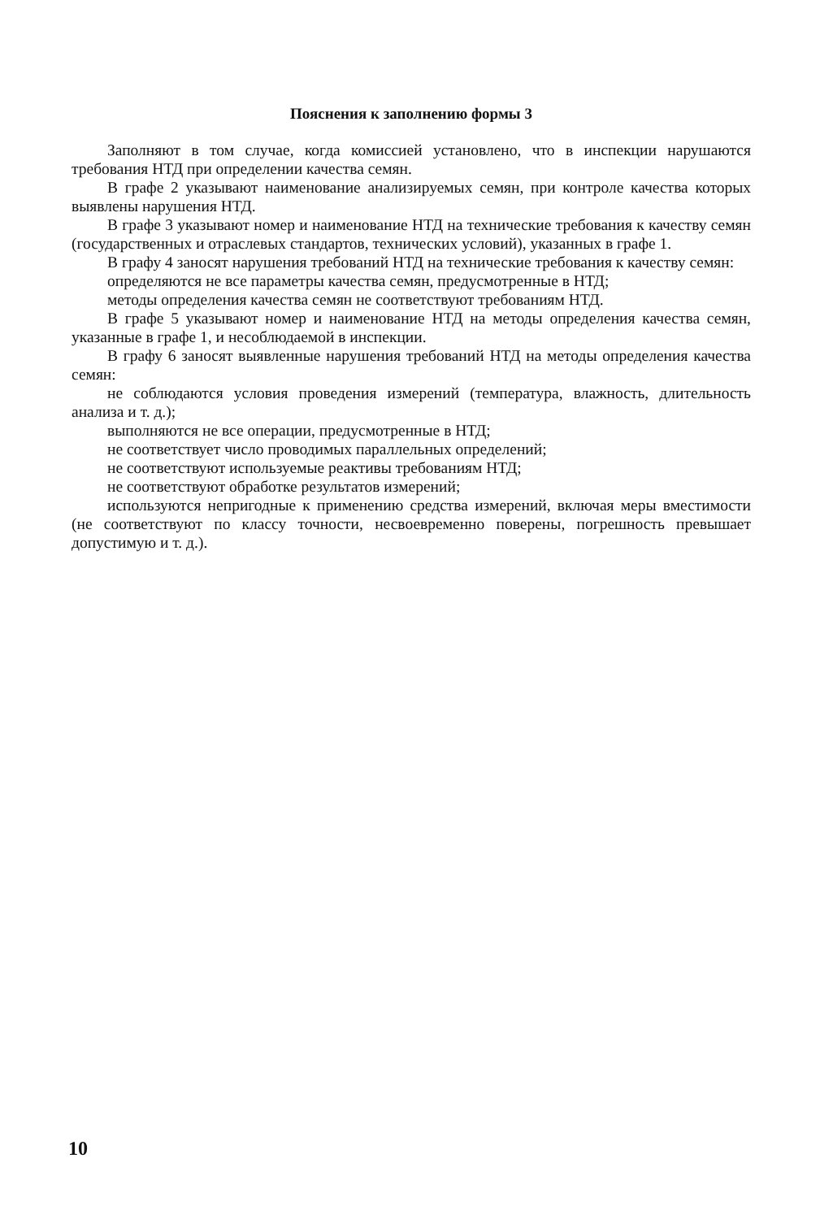Пояснения к заполнению формы 3
Заполняют в том случае, когда комиссией установлено, что в инспекции нарушаются требования НТД при определении качества семян.
В графе 2 указывают наименование анализируемых семян, при контроле качества которых выявлены нарушения НТД.
В графе 3 указывают номер и наименование НТД на технические требования к качеству семян (государственных и отраслевых стандартов, технических условий), указанных в графе 1.
В графу 4 заносят нарушения требований НТД на технические требования к качеству семян:
определяются не все параметры качества семян, предусмотренные в НТД;
методы определения качества семян не соответствуют требованиям НТД.
В графе 5 указывают номер и наименование НТД на методы определения качества семян, указанные в графе 1, и несоблюдаемой в инспекции.
В графу 6 заносят выявленные нарушения требований НТД на методы определения качества семян:
не соблюдаются условия проведения измерений (температура, влажность, длительность анализа и т. д.);
выполняются не все операции, предусмотренные в НТД;
не соответствует число проводимых параллельных определений;
не соответствуют используемые реактивы требованиям НТД;
не соответствуют обработке результатов измерений;
используются непригодные к применению средства измерений, включая меры вместимости (не соответствуют по классу точности, несвоевременно поверены, погрешность превышает допустимую и т. д.).
10